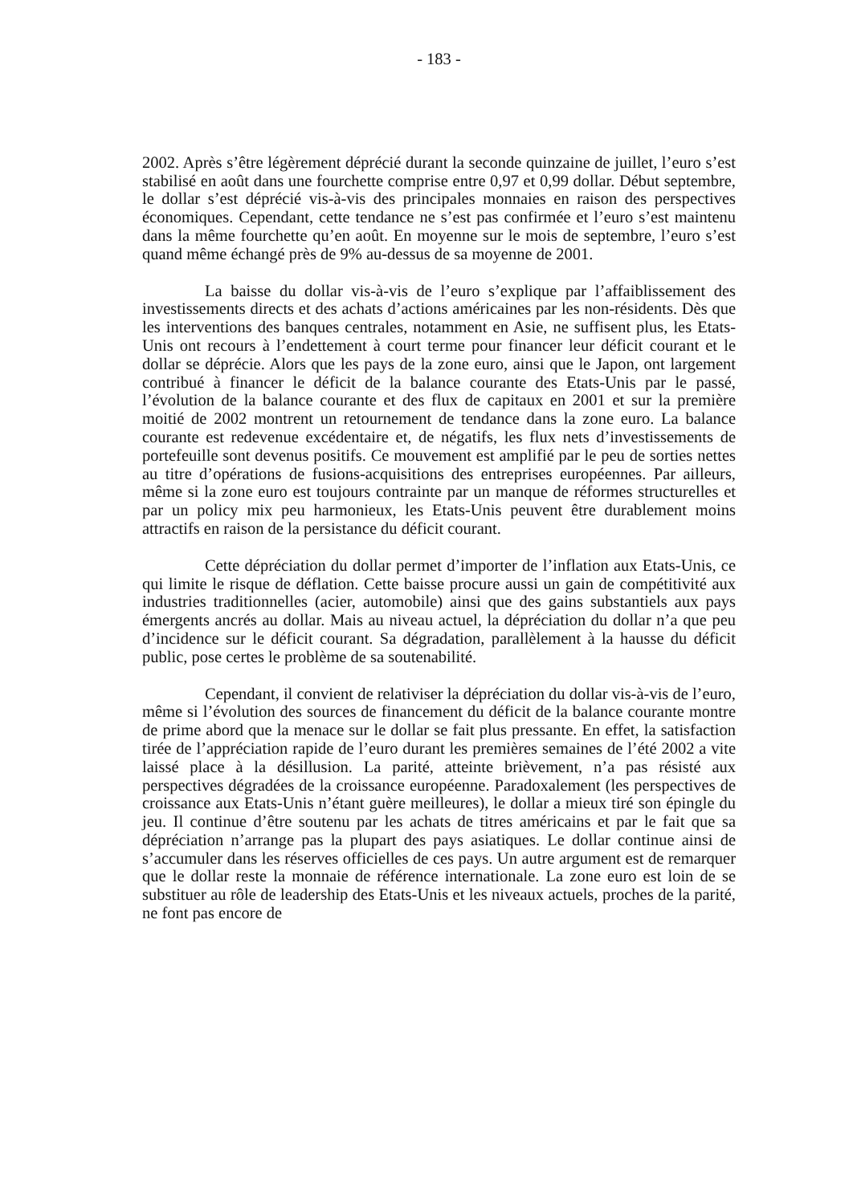- 183 -
2002. Après s’être légèrement déprécié durant la seconde quinzaine de juillet, l’euro s’est stabilisé en août dans une fourchette comprise entre 0,97 et 0,99 dollar. Début septembre, le dollar s’est déprécié vis-à-vis des principales monnaies en raison des perspectives économiques. Cependant, cette tendance ne s’est pas confirmée et l’euro s’est maintenu dans la même fourchette qu’en août. En moyenne sur le mois de septembre, l’euro s’est quand même échangé près de 9% au-dessus de sa moyenne de 2001.
La baisse du dollar vis-à-vis de l’euro s’explique par l’affaiblissement des investissements directs et des achats d’actions américaines par les non-résidents. Dès que les interventions des banques centrales, notamment en Asie, ne suffisent plus, les Etats-Unis ont recours à l’endettement à court terme pour financer leur déficit courant et le dollar se déprécie. Alors que les pays de la zone euro, ainsi que le Japon, ont largement contribué à financer le déficit de la balance courante des Etats-Unis par le passé, l’évolution de la balance courante et des flux de capitaux en 2001 et sur la première moitié de 2002 montrent un retournement de tendance dans la zone euro. La balance courante est redevenue excédentaire et, de négatifs, les flux nets d’investissements de portefeuille sont devenus positifs. Ce mouvement est amplifié par le peu de sorties nettes au titre d’opérations de fusions-acquisitions des entreprises européennes. Par ailleurs, même si la zone euro est toujours contrainte par un manque de réformes structurelles et par un policy mix peu harmonieux, les Etats-Unis peuvent être durablement moins attractifs en raison de la persistance du déficit courant.
Cette dépréciation du dollar permet d’importer de l’inflation aux Etats-Unis, ce qui limite le risque de déflation. Cette baisse procure aussi un gain de compétitivité aux industries traditionnelles (acier, automobile) ainsi que des gains substantiels aux pays émergents ancrés au dollar. Mais au niveau actuel, la dépréciation du dollar n’a que peu d’incidence sur le déficit courant. Sa dégradation, parallèlement à la hausse du déficit public, pose certes le problème de sa soutenabilité.
Cependant, il convient de relativiser la dépréciation du dollar vis-à-vis de l’euro, même si l’évolution des sources de financement du déficit de la balance courante montre de prime abord que la menace sur le dollar se fait plus pressante. En effet, la satisfaction tirée de l’appréciation rapide de l’euro durant les premières semaines de l’été 2002 a vite laissé place à la désillusion. La parité, atteinte brièvement, n’a pas résisté aux perspectives dégradées de la croissance européenne. Paradoxalement (les perspectives de croissance aux Etats-Unis n’étant guère meilleures), le dollar a mieux tiré son épingle du jeu. Il continue d’être soutenu par les achats de titres américains et par le fait que sa dépréciation n’arrange pas la plupart des pays asiatiques. Le dollar continue ainsi de s’accumuler dans les réserves officielles de ces pays. Un autre argument est de remarquer que le dollar reste la monnaie de référence internationale. La zone euro est loin de se substituer au rôle de leadership des Etats-Unis et les niveaux actuels, proches de la parité, ne font pas encore de